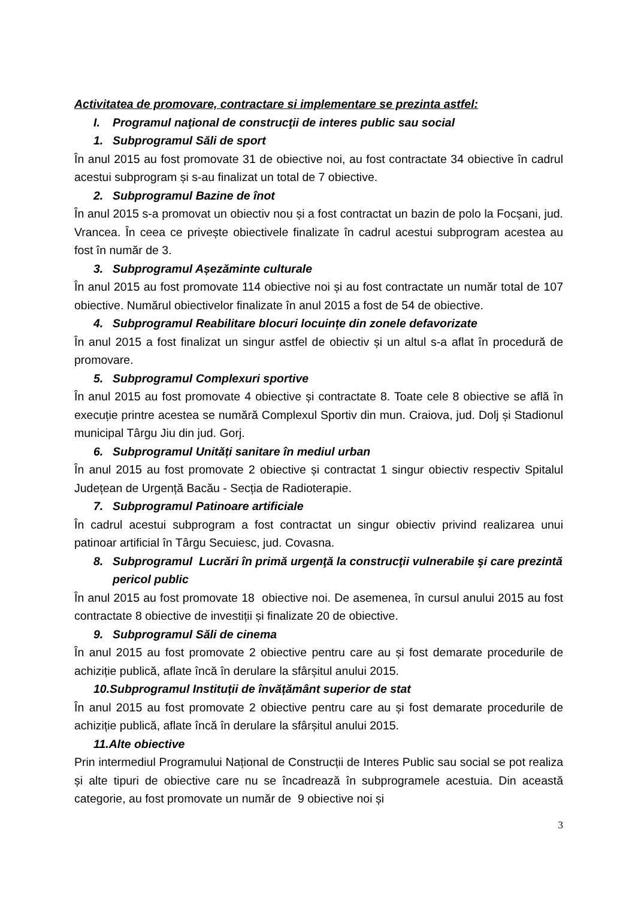Activitatea de promovare, contractare si implementare se prezinta astfel:
I. Programul naţional de construcţii de interes public sau social
1. Subprogramul Săli de sport
În anul 2015 au fost promovate 31 de obiective noi, au fost contractate 34 obiective în cadrul acestui subprogram și s-au finalizat un total de 7 obiective.
2. Subprogramul Bazine de înot
În anul 2015 s-a promovat un obiectiv nou și a fost contractat un bazin de polo la Focșani, jud. Vrancea. În ceea ce privește obiectivele finalizate în cadrul acestui subprogram acestea au fost în număr de 3.
3. Subprogramul Așezăminte culturale
În anul 2015 au fost promovate 114 obiective noi și au fost contractate un număr total de 107 obiective. Numărul obiectivelor finalizate în anul 2015 a fost de 54 de obiective.
4. Subprogramul Reabilitare blocuri locuințe din zonele defavorizate
În anul 2015 a fost finalizat un singur astfel de obiectiv și un altul s-a aflat în procedură de promovare.
5. Subprogramul Complexuri sportive
În anul 2015 au fost promovate 4 obiective și contractate 8. Toate cele 8 obiective se află în execuție printre acestea se numără Complexul Sportiv din mun. Craiova, jud. Dolj și Stadionul municipal Târgu Jiu din jud. Gorj.
6. Subprogramul Unități sanitare în mediul urban
În anul 2015 au fost promovate 2 obiective și contractat 1 singur obiectiv respectiv Spitalul Județean de Urgență Bacău - Secția de Radioterapie.
7. Subprogramul Patinoare artificiale
În cadrul acestui subprogram a fost contractat un singur obiectiv privind realizarea unui patinoar artificial în Târgu Secuiesc, jud. Covasna.
8. Subprogramul Lucrări în primă urgenţă la construcţii vulnerabile şi care prezintă pericol public
În anul 2015 au fost promovate 18 obiective noi. De asemenea, în cursul anului 2015 au fost contractate 8 obiective de investiții și finalizate 20 de obiective.
9. Subprogramul Săli de cinema
În anul 2015 au fost promovate 2 obiective pentru care au și fost demarate procedurile de achiziție publică, aflate încă în derulare la sfârșitul anului 2015.
10.Subprogramul Instituții de învățământ superior de stat
În anul 2015 au fost promovate 2 obiective pentru care au și fost demarate procedurile de achiziție publică, aflate încă în derulare la sfârșitul anului 2015.
11.Alte obiective
Prin intermediul Programului Național de Construcții de Interes Public sau social se pot realiza și alte tipuri de obiective care nu se încadrează în subprogramele acestuia. Din această categorie, au fost promovate un număr de 9 obiective noi și
3